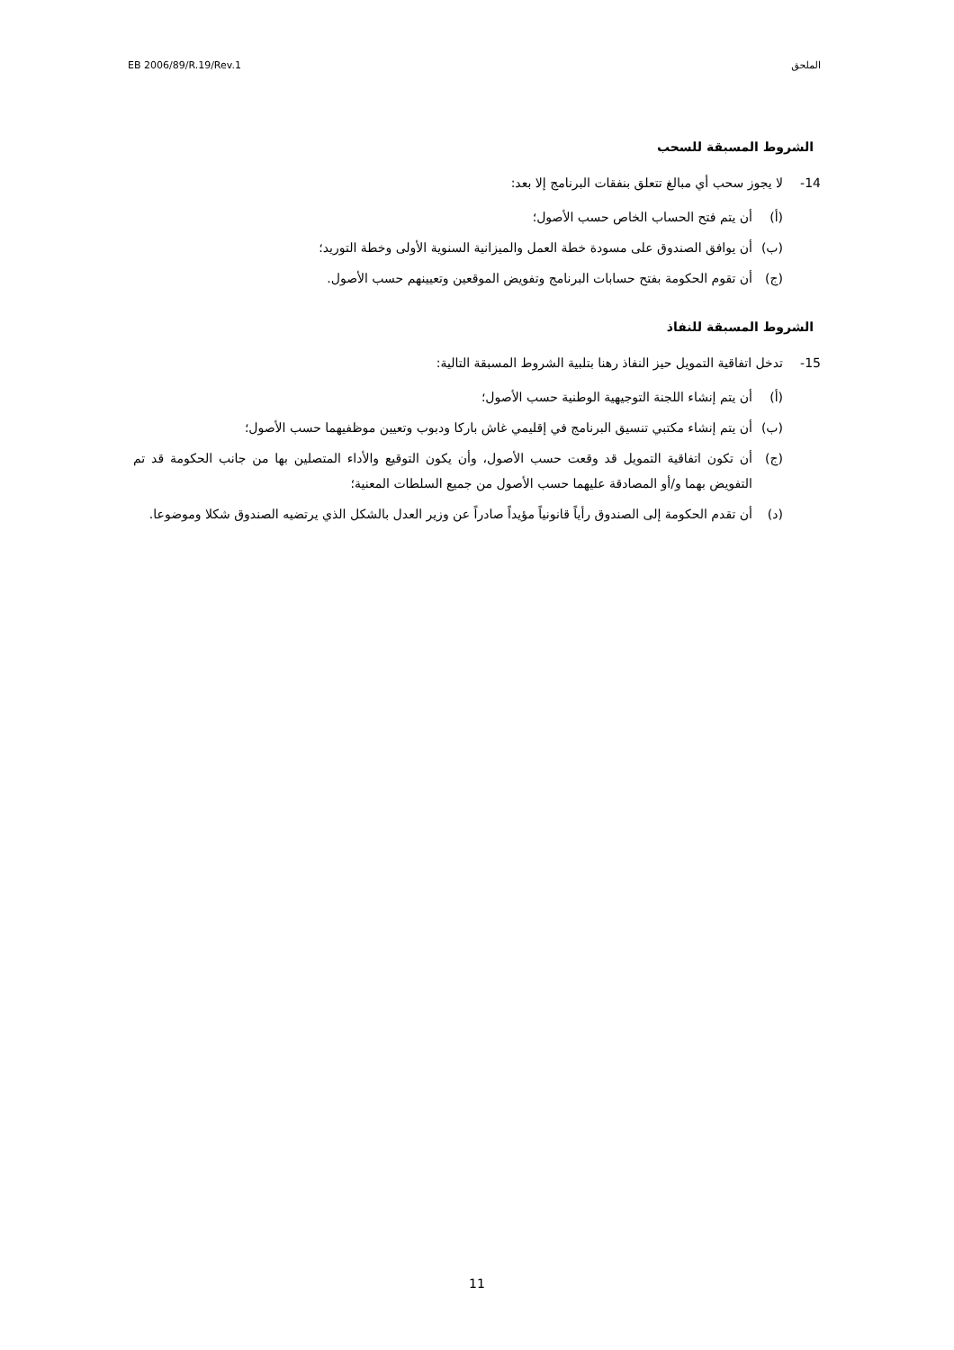EB 2006/89/R.19/Rev.1 الملحق
الشروط المسبقة للسحب
14- لا يجوز سحب أي مبالغ تتعلق بنفقات البرنامج إلا بعد:
(أ) أن يتم فتح الحساب الخاص حسب الأصول؛
(ب) أن يوافق الصندوق على مسودة خطة العمل والميزانية السنوية الأولى وخطة التوريد؛
(ج) أن تقوم الحكومة بفتح حسابات البرنامج وتفويض الموقعين وتعيينهم حسب الأصول.
الشروط المسبقة للنفاذ
15- تدخل اتفاقية التمويل حيز النفاذ رهنا بتلبية الشروط المسبقة التالية:
(أ) أن يتم إنشاء اللجنة التوجيهية الوطنية حسب الأصول؛
(ب) أن يتم إنشاء مكتبي تنسيق البرنامج في إقليمي غاش باركا ودبوب وتعيين موظفيهما حسب الأصول؛
(ج) أن تكون اتفاقية التمويل قد وقعت حسب الأصول، وأن يكون التوقيع والأداء المتصلين بها من جانب الحكومة قد تم التفويض بهما و/أو المصادقة عليهما حسب الأصول من جميع السلطات المعنية؛
(د) أن تقدم الحكومة إلى الصندوق رأياً قانونياً مؤيداً صادراً عن وزير العدل بالشكل الذي يرتضيه الصندوق شكلا وموضوعا.
11